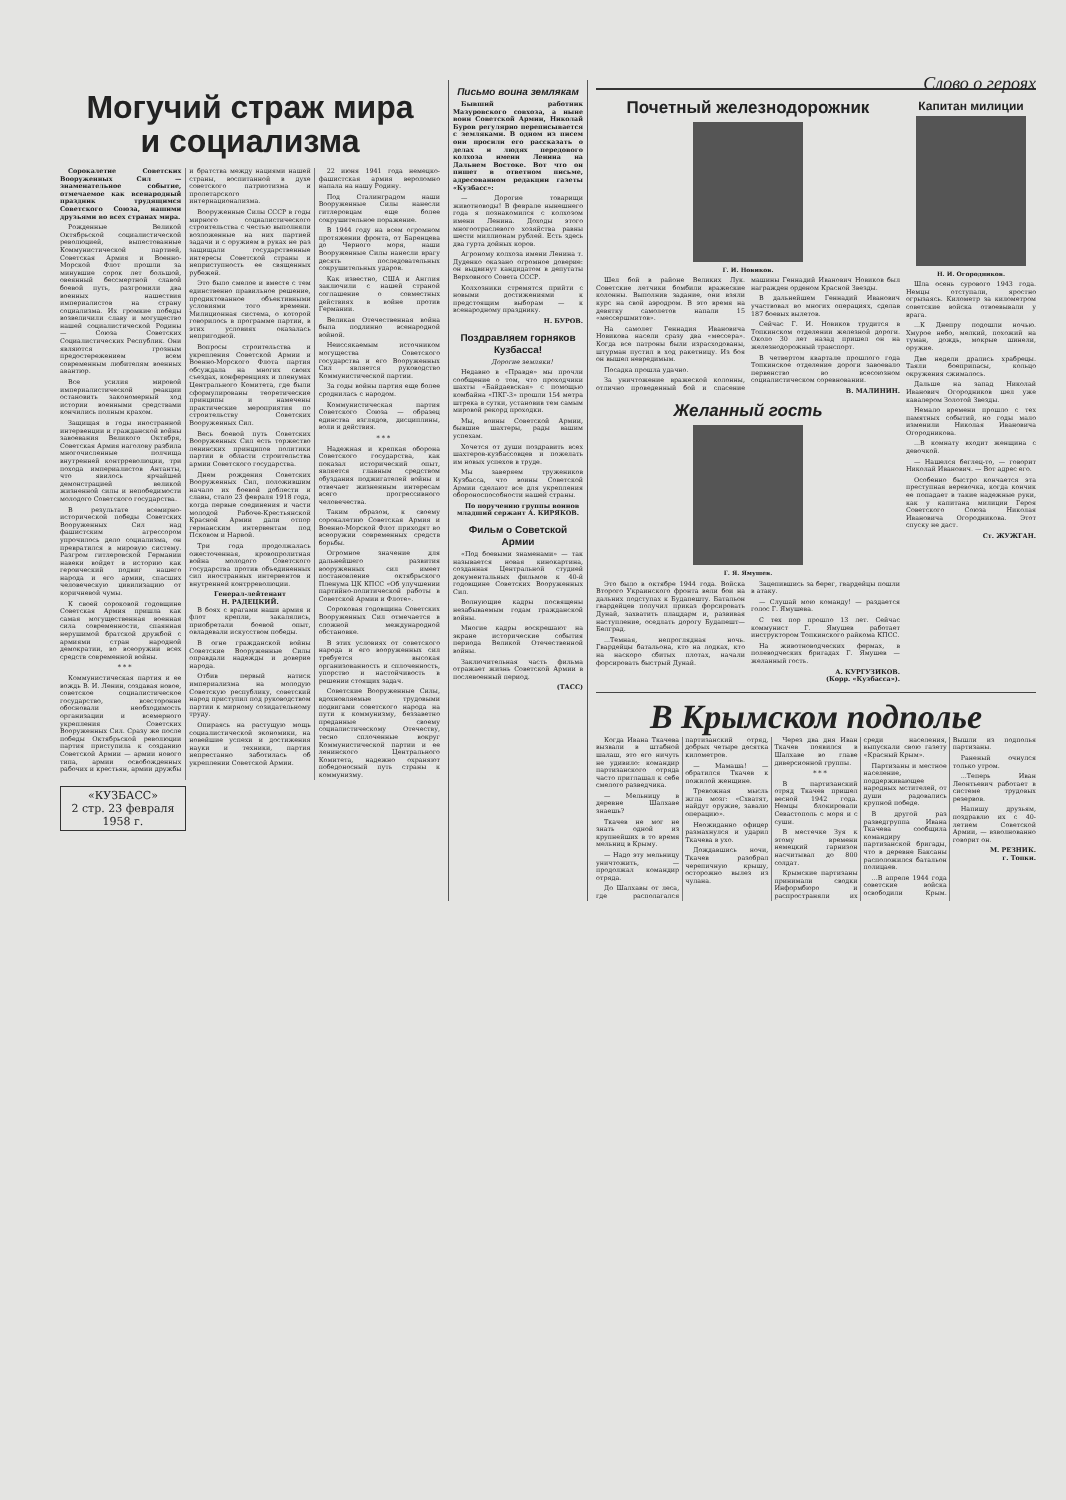Могучий страж мира
и социализма
Сорокалетие Советских Вооруженных Сил — знаменательное событие, отмечаемое как всенародный праздник трудящимся Советского Союза, нашими друзьями во всех странах мира.
Рожденные Великой Октябрьской социалистической революцией, выпестованные Коммунистической партией, Советская Армия и Военно-Морской Флот прошли за минувшие сорок лет большой, овеянный бессмертной славой боевой путь, разгромили два военных нашествия империалистов на страну социализма. Их громкие победы возвеличили славу и могущество нашей социалистической Родины — Союза Советских Социалистических Республик. Они являются грозным предостережением всем современным любителям военных авантюр.
Все усилия мировой империалистической реакции остановить закономерный ход истории военными средствами кончились полным крахом.
Защищая в годы иностранной интервенции и гражданской войны завоевания Великого Октября, Советская Армия наголову разбила многочисленные полчища внутренней контрреволюции, три похода империалистов Антанты, что явилось ярчайшей демонстрацией великой жизненной силы и непобедимости молодого Советского государства.
В результате всемирно-исторической победы Советских Вооруженных Сил над фашистским агрессором упрочилось дело социализма, он превратился в мировую систему. Разгром гитлеровской Германии навеки войдет в историю как героический подвиг нашего народа и его армии, спасших человеческую цивилизацию от коричневой чумы.
К своей сороковой годовщине Советская Армия пришла как самая могущественная военная сила современности, спаянная нерушимой братской дружбой с армиями стран народной демократии, во всеоружии всех средств современной войны.
* * *
Коммунистическая партия и ее вождь В. И. Ленин, создавая новое, советское социалистическое государство, всесторонне обосновали необходимость организации и всемерного укрепления Советских Вооруженных Сил. Сразу же после победы Октябрьской революции партия приступила к созданию Советской Армии — армии нового типа, армии освобожденных рабочих и крестьян, армии дружбы и братства между нациями нашей страны, воспитанной в духе советского патриотизма и пролетарского интернационализма.
Вооруженные Силы СССР в годы мирного социалистического строительства с честью выполняли возложенные на них партией задачи и с оружием в руках не раз защищали государственные интересы Советской страны и неприступность ее священных рубежей.
Это было смелое и вместе с тем единственно правильное решение, продиктованное объективными условиями того времени. Милиционная система, о которой говорилось в программе партии, в этих условиях оказалась непригодной.
Вопросы строительства и укрепления Советской Армии и Военно-Морского Флота партия обсуждала на многих своих съездах, конференциях и пленумах Центрального Комитета, где были сформулированы теоретические принципы и намечены практические мероприятия по строительству Советских Вооруженных Сил.
Весь боевой путь Советских Вооруженных Сил есть торжество ленинских принципов политики партии в области строительства армии Советского государства.
Днем рождения Советских Вооруженных Сил, положившим начало их боевой доблести и славы, стало 23 февраля 1918 года, когда первые соединения и части молодой Рабоче-Крестьянской Красной Армии дали отпор германским интервентам под Псковом и Нарвой.
Три года продолжалась ожесточенная, кровопролитная война молодого Советского государства против объединенных сил иностранных интервентов и внутренней контрреволюции.
Генерал-лейтенант
Н. РАДЕЦКИЙ.
В боях с врагами наши армия и флот крепли, закалялись, приобретали боевой опыт, овладевали искусством победы.
В огне гражданской войны Советские Вооруженные Силы оправдали надежды и доверие народа.
Отбив первый натиск империализма на молодую Советскую республику, советский народ приступил под руководством партии к мирному созидательному труду.
Опираясь на растущую мощь социалистической экономики, на новейшие успехи и достижения науки и техники, партия непрестанно заботилась об укреплении Советской Армии.
22 июня 1941 года немецко-фашистская армия вероломно напала на нашу Родину.
Под Сталинградом наши Вооруженные Силы нанесли гитлеровцам еще более сокрушительное поражение.
В 1944 году на всем огромном протяжении фронта, от Баренцева до Черного моря, наши Вооруженные Силы нанесли врагу десять последовательных сокрушительных ударов.
Как известно, США и Англия заключили с нашей страной соглашение о совместных действиях в войне против Германии.
Великая Отечественная война была подлинно всенародной войной.
Неиссякаемым источником могущества Советского государства и его Вооруженных Сил является руководство Коммунистической партии.
За годы войны партия еще более сроднилась с народом.
Коммунистическая партия Советского Союза — образец единства взглядов, дисциплины, воли и действия.
* * *
Надежная и крепкая оборона Советского государства, как показал исторический опыт, является главным средством обуздания поджигателей войны и отвечает жизненным интересам всего прогрессивного человечества.
Таким образом, к своему сорокалетию Советская Армия и Военно-Морской Флот приходят во всеоружии современных средств борьбы.
Огромное значение для дальнейшего развития вооруженных сил имеет постановление октябрьского Пленума ЦК КПСС «Об улучшении партийно-политической работы в Советской Армии и Флоте».
Сороковая годовщина Советских Вооруженных Сил отмечается в сложной международной обстановке.
В этих условиях от советского народа и его вооруженных сил требуется высокая организованность и сплоченность, упорство и настойчивость в решении стоящих задач.
Советские Вооруженные Силы, вдохновляемые трудовыми подвигами советского народа на пути к коммунизму, беззаветно преданные своему социалистическому Отечеству, тесно сплоченные вокруг Коммунистической партии и ее ленинского Центрального Комитета, надежно охраняют победоносный путь страны к коммунизму.
«КУЗБАСС»
2 стр. 23 февраля 1958 г.
Письмо воина землякам
Бывший работник Мазуровского совхоза, а ныне воин Советской Армии, Николай Буров регулярно переписывается с земляками. В одном из писем они просили его рассказать о делах и людях передового колхоза имени Ленина на Дальнем Востоке. Вот что он пишет в ответном письме, адресованном редакции газеты «Кузбасс»:
— Дорогие товарищи животноводы! В феврале нынешнего года я познакомился с колхозом имени Ленина. Доходы этого многоотраслевого хозяйства равны шести миллионам рублей. Есть здесь два гурта дойных коров.
Агроному колхоза имени Ленина т. Дуденко оказано огромное доверие: он выдвинут кандидатом в депутаты Верховного Совета СССР.
Колхозники стремятся прийти с новыми достижениями к предстоящим выборам — к всенародному празднику.
Н. БУРОВ.
Поздравляем горняков Кузбасса!
Дорогие земляки!
Недавно в «Правде» мы прочли сообщение о том, что проходчики шахты «Байдаевская» с помощью комбайна «ПКГ-3» прошли 154 метра штрека в сутки, установив тем самым мировой рекорд проходки.
Мы, воины Советской Армии, бывшие шахтеры, рады вашим успехам.
Хочется от души поздравить всех шахтеров-кузбассовцев и пожелать им новых успехов в труде.
Мы заверяем тружеников Кузбасса, что воины Советской Армии сделают все для укрепления обороноспособности нашей страны.
По поручению группы воинов младший сержант А. КИРЯКОВ.
Фильм о Советской Армии
«Под боевыми знаменами» — так называется новая кинокартина, созданная Центральной студией документальных фильмов к 40-й годовщине Советских Вооруженных Сил.
Волнующие кадры посвящены незабываемым годам гражданской войны.
Многие кадры воскрешают на экране исторические события периода Великой Отечественной войны.
Заключительная часть фильма отражает жизнь Советской Армии в послевоенный период.
(ТАСС)
Слово о героях
Почетный железнодорожник
Г. И. Новиков.
Шел бой в районе Великих Лук. Советские летчики бомбили вражеские колонны. Выполнив задание, они взяли курс на свой аэродром. В это время на девятку самолетов напали 15 «мессершмитов».
На самолет Геннадия Ивановича Новикова насели сразу два «мессера». Когда все патроны были израсходованы, штурман пустил в ход ракетницу. Из боя он вышел невредимым.
Посадка прошла удачно.
За уничтожение вражеской колонны, отлично проведенный бой и спасение машины Геннадий Иванович Новиков был награжден орденом Красной Звезды.
В дальнейшем Геннадий Иванович участвовал во многих операциях, сделав 187 боевых вылетов.
Сейчас Г. И. Новиков трудится в Топкинском отделении железной дороги. Около 30 лет назад пришел он на железнодорожный транспорт.
В четвертом квартале прошлого года Топкинское отделение дороги завоевало первенство во всесоюзном социалистическом соревновании.
В. МАЛИНИН.
Желанный гость
Г. Я. Ямушев.
Это было в октябре 1944 года. Войска Второго Украинского фронта вели бои на дальних подступах к Будапешту. Батальон гвардейцев получил приказ форсировать Дунай, захватить плацдарм и, развивая наступление, оседлать дорогу Будапешт—Белград.
...Темная, непроглядная ночь. Гвардейцы батальона, кто на лодках, кто на наскоро сбитых плотах, начали форсировать быстрый Дунай.
Зацепившись за берег, гвардейцы пошли в атаку.
— Слушай мою команду! — раздается голос Г. Ямушева.
С тех пор прошло 13 лет. Сейчас коммунист Г. Ямушев работает инструктором Топкинского райкома КПСС.
На животноводческих фермах, в полеводческих бригадах Г. Ямушев — желанный гость.
А. КУРГУЗИКОВ.
(Корр. «Кузбасса»).
Капитан милиции
Н. И. Огородников.
Шла осень сурового 1943 года. Немцы отступали, яростно огрызаясь. Километр за километром советские войска отвоевывали у врага.
...К Днепру подошли ночью. Хмурое небо, мелкий, похожий на туман, дождь, мокрые шинели, оружие.
Две недели дрались храбрецы. Таяли боеприпасы, кольцо окружения сжималось.
Дальше на запад Николай Иванович Огородников шел уже кавалером Золотой Звезды.
Немало времени прошло с тех памятных событий, но годы мало изменили Николая Ивановича Огородникова.
...В комнату входит женщина с девочкой.
— Нашелся беглец-то, — говорит Николай Иванович. — Вот адрес его.
Особенно быстро кончается эта преступная веревочка, когда кончик ее попадает в такие надежные руки, как у капитана милиции Героя Советского Союза Николая Ивановича Огородникова. Этот спуску не даст.
Ст. ЖУЖГАН.
В Крымском подполье
Когда Ивана Ткачева вызвали в штабной шалаш, это его ничуть не удивило: командир партизанского отряда часто приглашал к себе смелого разведчика.
— Мельницу в деревне Шалхаве знаешь?
Ткачев не мог не знать одной из крупнейших в то время мельниц в Крыму.
— Надо эту мельницу уничтожить, — продолжал командир отряда.
До Шалхавы от леса, где располагался партизанский отряд, добрых четыре десятка километров.
— Мамаша! — обратился Ткачев к пожилой женщине.
Тревожная мысль жгла мозг: «Схватят, найдут оружие, завалю операцию».
Неожиданно офицер размахнулся и ударил Ткачева в ухо.
Дождавшись ночи, Ткачев разобрал черепичную крышу, осторожно вылез из чулана.
Через два дня Иван Ткачев появился в Шалхаве во главе диверсионной группы.
* * *
В партизанский отряд Ткачев пришел весной 1942 года. Немцы блокировали Севастополь с моря и с суши.
В местечке Зуя к этому времени немецкий гарнизон насчитывал до 800 солдат.
Крымские партизаны принимали сводки Информбюро и распространяли их среди населения, выпускали свою газету «Красный Крым».
Партизаны и местное население, поддерживающее народных мстителей, от души радовались крупной победе.
В другой раз разведгруппа Ивана Ткачева сообщила командиру партизанской бригады, что в деревне Баксаны расположился батальон полицаев.
...В апреле 1944 года советские войска освободили Крым. Вышли из подполья партизаны.
Раненый очнулся только утром.
...Теперь Иван Леонтьевич работает в системе трудовых резервов.
Напишу друзьям, поздравлю их с 40-летием Советской Армии, — взволнованно говорит он.
М. РЕЗНИК.
г. Топки.